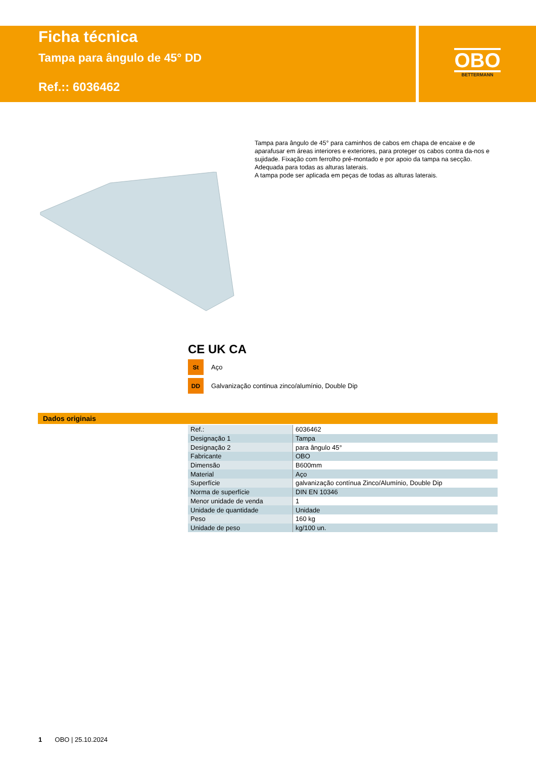Ficha técnica
Tampa para ângulo de 45° DD
Ref.:: 6036462
OBO
BETTERMANN
Tampa para ângulo de 45° para caminhos de cabos em chapa de encaixe e de aparafusar em áreas interiores e exteriores, para proteger os cabos contra da-nos e sujidade. Fixação com ferrolho pré-montado e por apoio da tampa na secção. Adequada para todas as alturas laterais.
A tampa pode ser aplicada em peças de todas as alturas laterais.
CE UK CA
St
Aço
DD
Galvanização continua zinco/alumínio, Double Dip
Dados originais
| Ref.: | 6036462 |
| Designação 1 | Tampa |
| Designação 2 | para ângulo 45° |
| Fabricante | OBO |
| Dimensão | B600mm |
| Material | Aço |
| Superfície | galvanização contínua Zinco/Alumínio, Double Dip |
| Norma de superfície | DIN EN 10346 |
| Menor unidade de venda | 1 |
| Unidade de quantidade | Unidade |
| Peso | 160 kg |
| Unidade de peso | kg/100 un. |
1 OBO | 25.10.2024